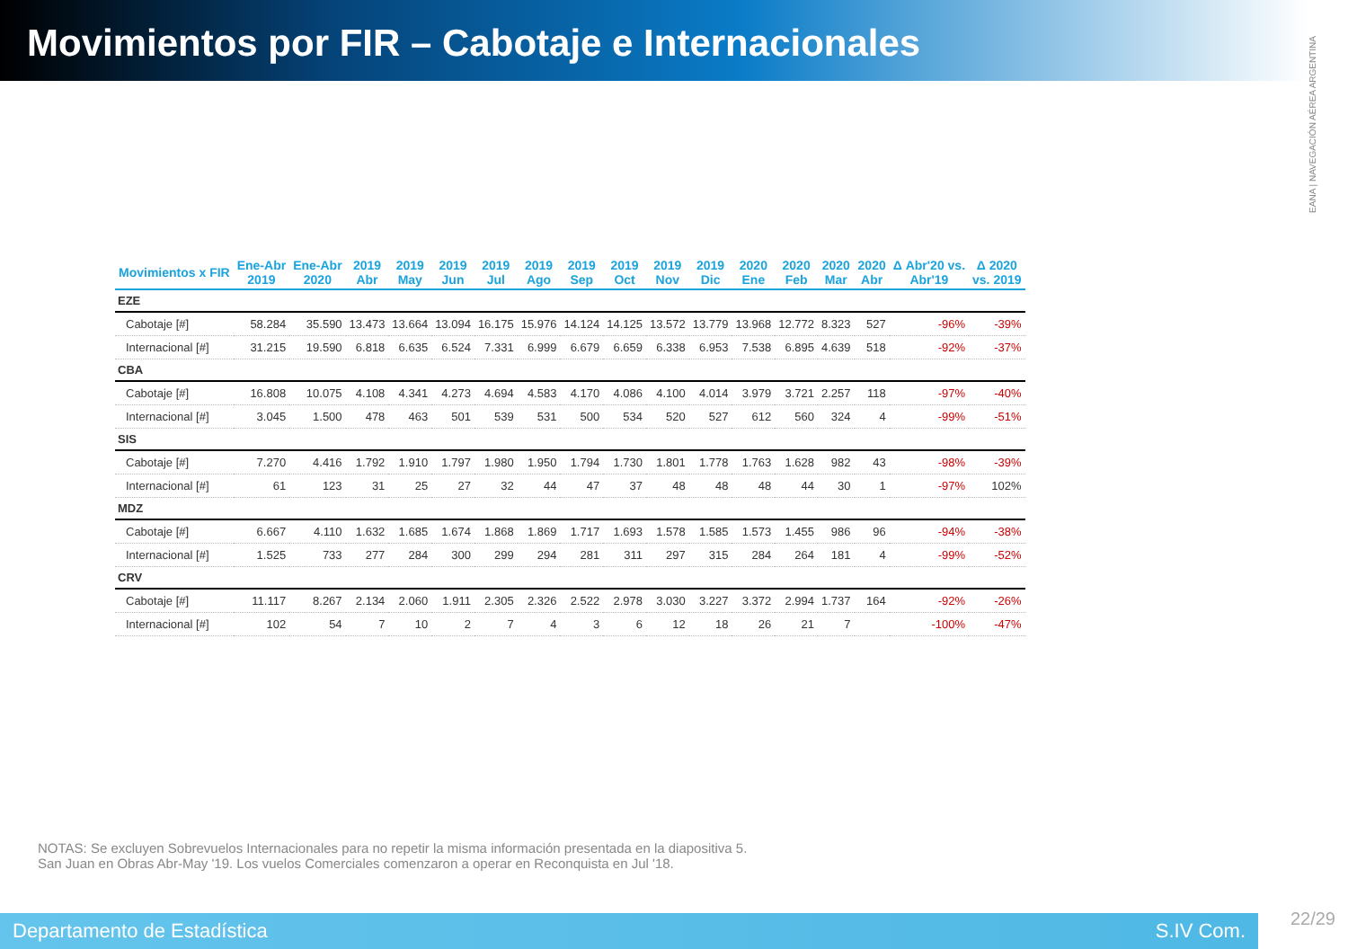Movimientos por FIR – Cabotaje e Internacionales
EANA | NAVEGACIÓN AÉREA ARGENTINA
| Movimientos x FIR | Ene-Abr 2019 | Ene-Abr 2020 | 2019 Abr | 2019 May | 2019 Jun | 2019 Jul | 2019 Ago | 2019 Sep | 2019 Oct | 2019 Nov | 2019 Dic | 2020 Ene | 2020 Feb | 2020 Mar | 2020 Abr | Δ Abr'20 vs. Abr'19 | Δ 2020 vs. 2019 |
| --- | --- | --- | --- | --- | --- | --- | --- | --- | --- | --- | --- | --- | --- | --- | --- | --- | --- |
| EZE | | | | | | | | | | | | | | | | | |
| Cabotaje [#] | 58.284 | 35.590 | 13.473 | 13.664 | 13.094 | 16.175 | 15.976 | 14.124 | 14.125 | 13.572 | 13.779 | 13.968 | 12.772 | 8.323 | 527 | -96% | -39% |
| Internacional [#] | 31.215 | 19.590 | 6.818 | 6.635 | 6.524 | 7.331 | 6.999 | 6.679 | 6.659 | 6.338 | 6.953 | 7.538 | 6.895 | 4.639 | 518 | -92% | -37% |
| CBA | | | | | | | | | | | | | | | | | |
| Cabotaje [#] | 16.808 | 10.075 | 4.108 | 4.341 | 4.273 | 4.694 | 4.583 | 4.170 | 4.086 | 4.100 | 4.014 | 3.979 | 3.721 | 2.257 | 118 | -97% | -40% |
| Internacional [#] | 3.045 | 1.500 | 478 | 463 | 501 | 539 | 531 | 500 | 534 | 520 | 527 | 612 | 560 | 324 | 4 | -99% | -51% |
| SIS | | | | | | | | | | | | | | | | | |
| Cabotaje [#] | 7.270 | 4.416 | 1.792 | 1.910 | 1.797 | 1.980 | 1.950 | 1.794 | 1.730 | 1.801 | 1.778 | 1.763 | 1.628 | 982 | 43 | -98% | -39% |
| Internacional [#] | 61 | 123 | 31 | 25 | 27 | 32 | 44 | 47 | 37 | 48 | 48 | 48 | 44 | 30 | 1 | -97% | 102% |
| MDZ | | | | | | | | | | | | | | | | | |
| Cabotaje [#] | 6.667 | 4.110 | 1.632 | 1.685 | 1.674 | 1.868 | 1.869 | 1.717 | 1.693 | 1.578 | 1.585 | 1.573 | 1.455 | 986 | 96 | -94% | -38% |
| Internacional [#] | 1.525 | 733 | 277 | 284 | 300 | 299 | 294 | 281 | 311 | 297 | 315 | 284 | 264 | 181 | 4 | -99% | -52% |
| CRV | | | | | | | | | | | | | | | | | |
| Cabotaje [#] | 11.117 | 8.267 | 2.134 | 2.060 | 1.911 | 2.305 | 2.326 | 2.522 | 2.978 | 3.030 | 3.227 | 3.372 | 2.994 | 1.737 | 164 | -92% | -26% |
| Internacional [#] | 102 | 54 | 7 | 10 | 2 | 7 | 4 | 3 | 6 | 12 | 18 | 26 | 21 | 7 | | -100% | -47% |
NOTAS: Se excluyen Sobrevuelos Internacionales para no repetir la misma información presentada en la diapositiva 5.
San Juan en Obras Abr-May '19. Los vuelos Comerciales comenzaron a operar en Reconquista en Jul '18.
Departamento de Estadística S.IV Com.
22/29